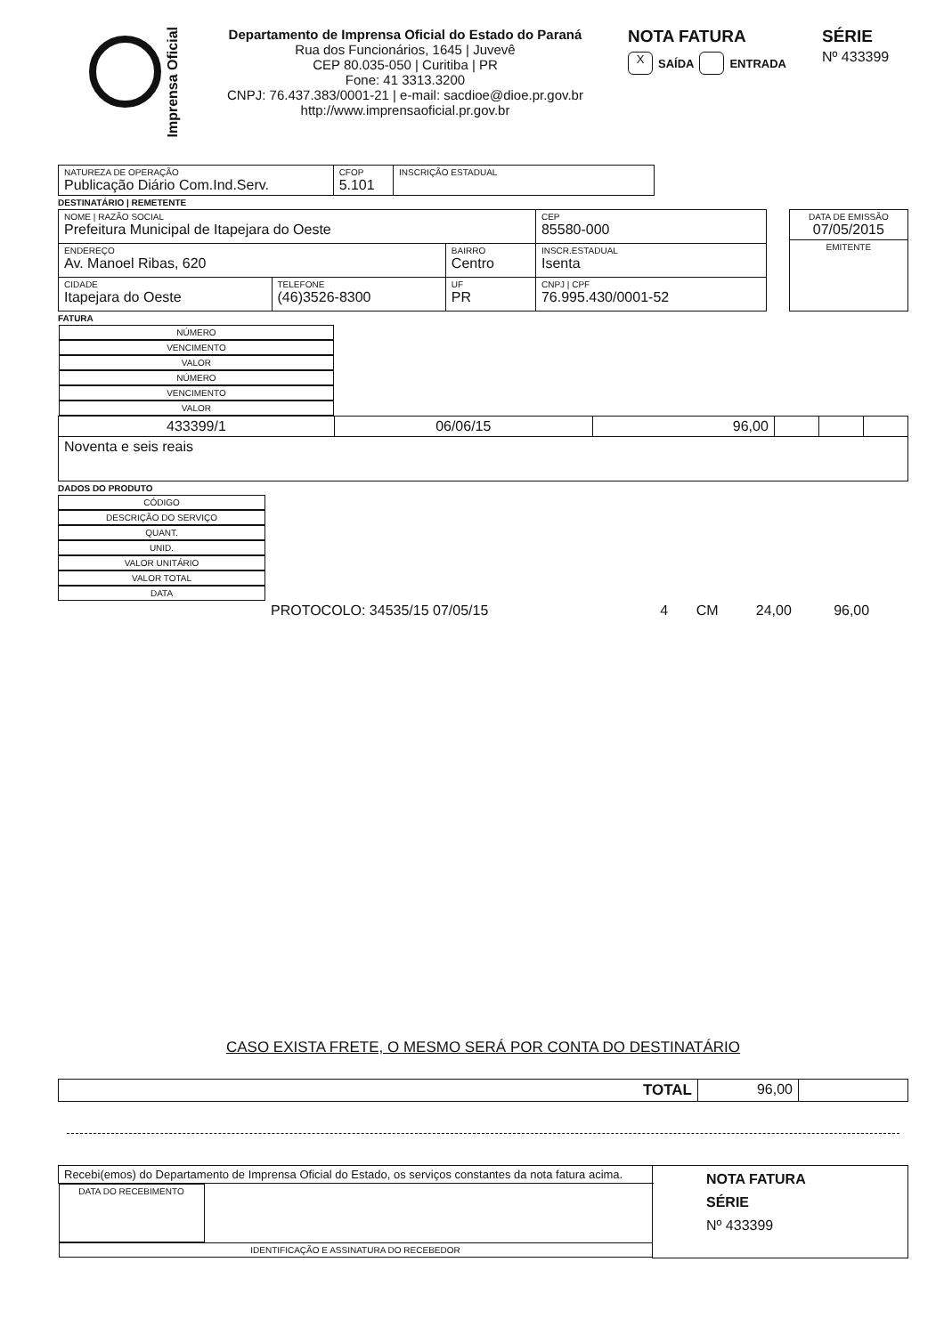Imprensa Oficial
Departamento de Imprensa Oficial do Estado do Paraná
Rua dos Funcionários, 1645 | Juvevê
CEP 80.035-050 | Curitiba | PR
Fone: 41 3313.3200
CNPJ: 76.437.383/0001-21 | e-mail: sacdioe@dioe.pr.gov.br
http://www.imprensaoficial.pr.gov.br
NOTA FATURA
X SAÍDA ENTRADA
SÉRIE
Nº 433399
| NATUREZA DE OPERAÇÃO Publicação Diário Com.Ind.Serv. | CFOP 5.101 | INSCRIÇÃO ESTADUAL |
DESTINATÁRIO | REMETENTE
| NOME / RAZÃO SOCIAL Prefeitura Municipal de Itapejara do Oeste | | | CEP 85580-000 |
| ENDEREÇO Av. Manoel Ribas, 620 | | BAIRRO Centro | INSCR.ESTADUAL Isenta |
| CIDADE Itapejara do Oeste | TELEFONE (46)3526-8300 | UF PR | CNPJ / CPF 76.995.430/0001-52 |
| DATA DE EMISSÃO 07/05/2015 |
| EMITENTE |
FATURA
| NÚMERO | VENCIMENTO | VALOR | NÚMERO | VENCIMENTO | VALOR |
| --- | --- | --- | --- | --- | --- |
| 433399/1 | 06/06/15 | 96,00 | | | |
| Noventa e seis reais | | | | | |
DADOS DO PRODUTO
| CÓDIGO | DESCRIÇÃO DO SERVIÇO | QUANT. | UNID. | VALOR UNITÁRIO | VALOR TOTAL | DATA |
| --- | --- | --- | --- | --- | --- | --- |
| | PROTOCOLO: 34535/15 07/05/15 | 4 | CM | 24,00 | 96,00 | |
CASO EXISTA FRETE, O MESMO SERÁ POR CONTA DO DESTINATÁRIO
| TOTAL | 96,00 | |
| Recebi(emos) do Departamento de Imprensa Oficial do Estado, os serviços constantes da nota fatura acima. | | NOTA FATURA SÉRIE Nº 433399 |
| DATA DO RECEBIMENTO | IDENTIFICAÇÃO E ASSINATURA DO RECEBEDOR | |